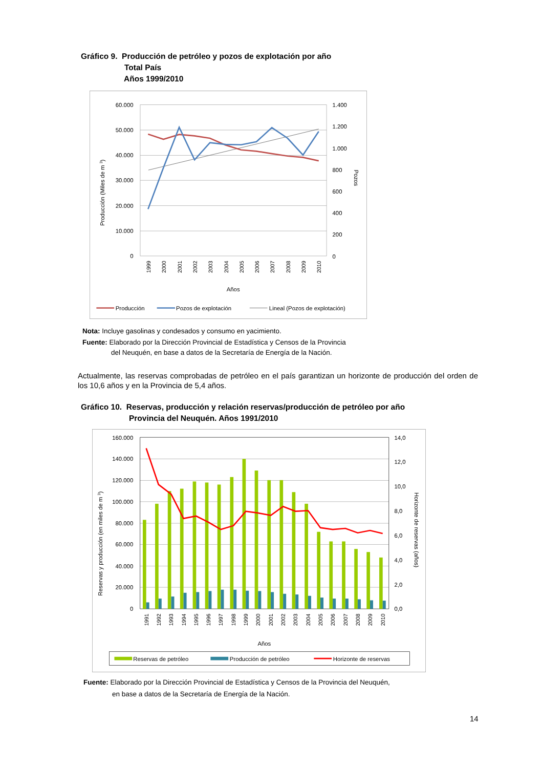Gráfico 9. Producción de petróleo y pozos de explotación por año
Total País
Años 1999/2010
60.000
50.000
40.000
30.000
20.000
10.000
0
1.400
1.200
1.000
800
600
400
200
0
Producción (Miles de m 3)
Pozos
1999
2000
2001
2002
2003
2004
2005
2006
2007
2008
2009
2010
Años
Producción
Pozos de explotación
Lineal (Pozos de explotación)
Nota: Incluye gasolinas y condesados y consumo en yacimiento.
Fuente: Elaborado por la Dirección Provincial de Estadística y Censos de la Provincia
del Neuquén, en base a datos de la Secretaría de Energía de la Nación.
Actualmente, las reservas comprobadas de petróleo en el país garantizan un horizonte de producción del orden de los 10,6 años y en la Provincia de 5,4 años.
Gráfico 10. Reservas, producción y relación reservas/producción de petróleo por año
Provincia del Neuquén. Años 1991/2010
160.000
140.000
120.000
100.000
80.000
60.000
40.000
20.000
0
14,0
12,0
10,0
8,0
6,0
4,0
2,0
0,0
Reservas y producción (en miles de m 3)
Horizonte de reservas (años)
1991
1992
1993
1994
1995
1996
1997
1998
1999
2000
2001
2002
2003
2004
2005
2006
2007
2008
2009
2010
Años
Reservas de petróleo
Producción de petróleo
Horizonte de reservas
Fuente: Elaborado por la Dirección Provincial de Estadística y Censos de la Provincia del Neuquén,
en base a datos de la Secretaría de Energía de la Nación.
14